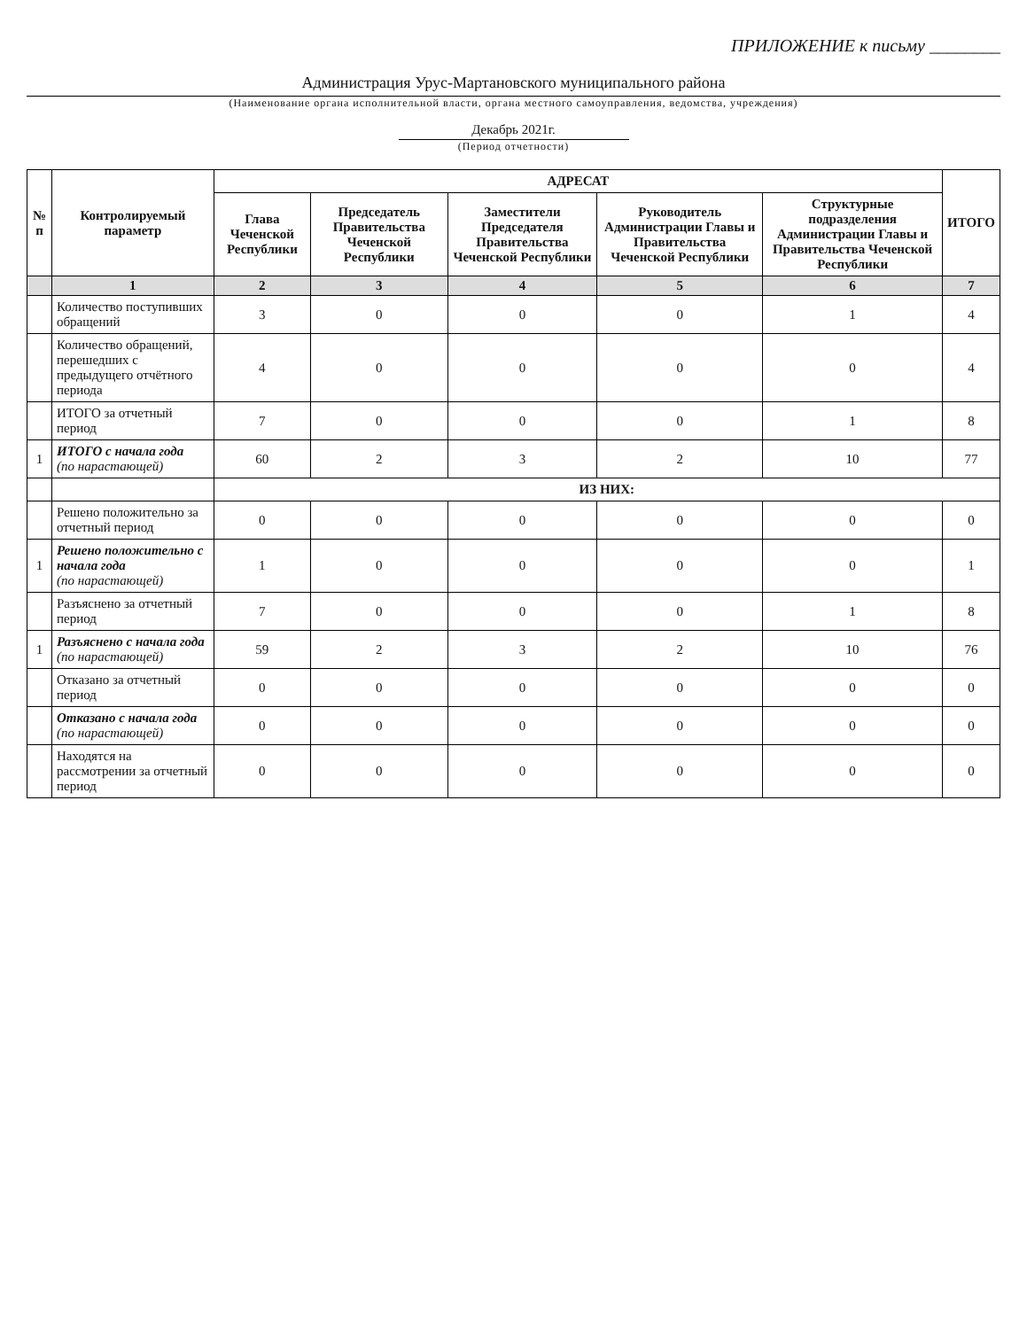ПРИЛОЖЕНИЕ к письму ________
Администрация Урус-Мартановского муниципального района
(Наименование органа исполнительной власти, органа местного самоуправления, ведомства, учреждения)
Декабрь 2021г.
(Период отчетности)
| № п | Контролируемый параметр | АДРЕСАТ | | | | | ИТОГО |
| --- | --- | --- | --- | --- | --- | --- | --- |
| | | Глава Чеченской Республики | Председатель Правительства Чеченской Республики | Заместители Председателя Правительства Чеченской Республики | Руководитель Администрации Главы и Правительства Чеченской Республики | Структурные подразделения Администрации Главы и Правительства Чеченской Республики | |
| | 1 | 2 | 3 | 4 | 5 | 6 | 7 |
| | Количество поступивших обращений | 3 | 0 | 0 | 0 | 1 | 4 |
| | Количество обращений, перешедших с предыдущего отчётного периода | 4 | 0 | 0 | 0 | 0 | 4 |
| | ИТОГО за отчетный период | 7 | 0 | 0 | 0 | 1 | 8 |
| 1 | ИТОГО с начала года (по нарастающей) | 60 | 2 | 3 | 2 | 10 | 77 |
| | | ИЗ НИХ: | | | | | |
| | Решено положительно за отчетный период | 0 | 0 | 0 | 0 | 0 | 0 |
| 1 | Решено положительно с начала года (по нарастающей) | 1 | 0 | 0 | 0 | 0 | 1 |
| | Разъяснено за отчетный период | 7 | 0 | 0 | 0 | 1 | 8 |
| 1 | Разъяснено с начала года (по нарастающей) | 59 | 2 | 3 | 2 | 10 | 76 |
| | Отказано за отчетный период | 0 | 0 | 0 | 0 | 0 | 0 |
| | Отказано с начала года (по нарастающей) | 0 | 0 | 0 | 0 | 0 | 0 |
| | Находятся на рассмотрении за отчетный период | 0 | 0 | 0 | 0 | 0 | 0 |